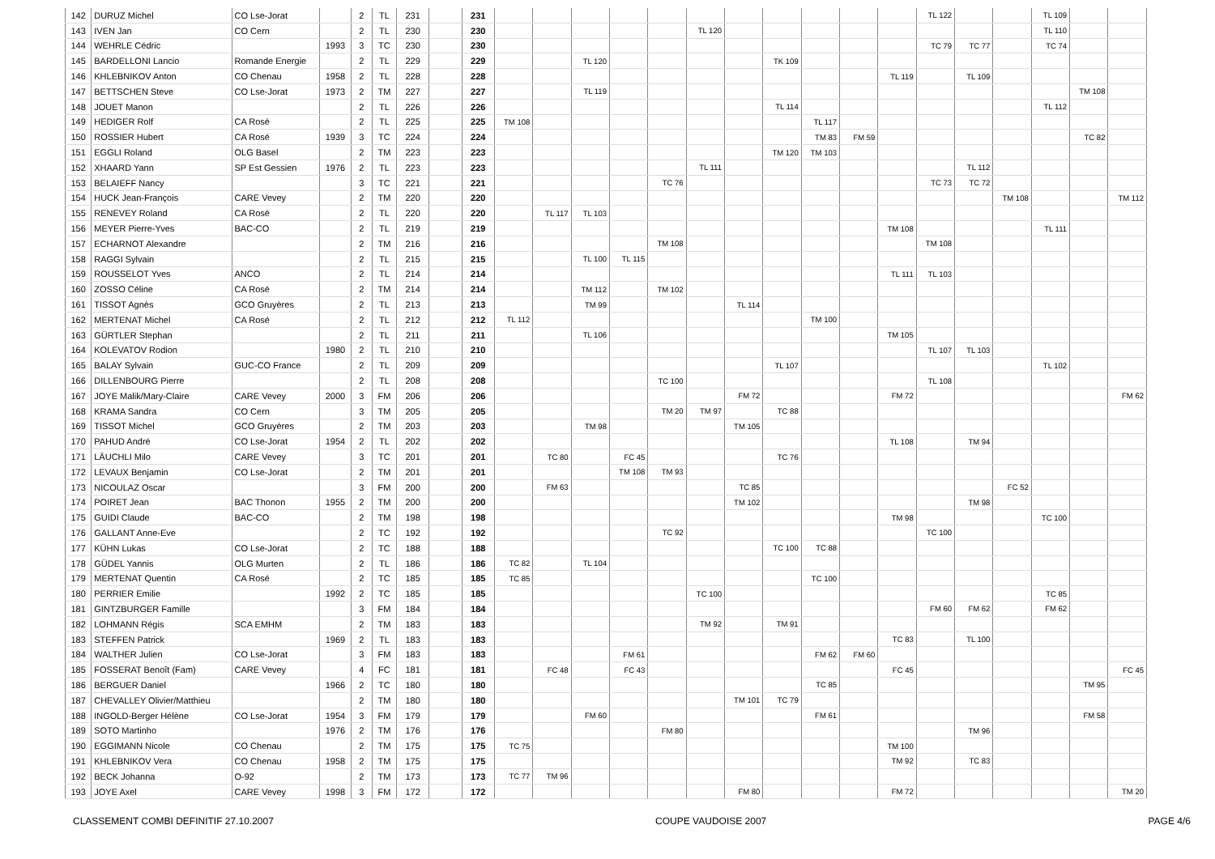| 142 | DURUZ Michel | CO Lse-Jorat | | 2 | TL | 231 | | 231 | | | | | | | | | | | | TL 122 | | | TL 109 | | |
| 143 | IVEN Jan | CO Cern | | 2 | TL | 230 | | 230 | | | | | | TL 120 | | | | | | | | | TL 110 | | |
| 144 | WEHRLE Cédric | | 1993 | 3 | TC | 230 | | 230 | | | | | | | | | | | | TC 79 | TC 77 | | TC 74 | | |
| 145 | BARDELLONI Lancio | Romande Energie | | 2 | TL | 229 | | 229 | | | TL 120 | | | | | TK 109 | | | | | | | | | |
| 146 | KHLEBNIKOV Anton | CO Chenau | 1958 | 2 | TL | 228 | | 228 | | | | | | | | | | | TL 119 | | TL 109 | | | | |
| 147 | BETTSCHEN Steve | CO Lse-Jorat | 1973 | 2 | TM | 227 | | 227 | | | TL 119 | | | | | | | | | | | | | TM 108 | |
| 148 | JOUET Manon | | | 2 | TL | 226 | | 226 | | | | | | | | TL 114 | | | | | | | TL 112 | | |
| 149 | HEDIGER Rolf | CA Rosé | | 2 | TL | 225 | | 225 | TM 108 | | | | | | | | TL 117 | | | | | | | | |
| 150 | ROSSIER Hubert | CA Rosé | 1939 | 3 | TC | 224 | | 224 | | | | | | | | | TM 83 | FM 59 | | | | | | TC 82 | |
| 151 | EGGLI Roland | OLG Basel | | 2 | TM | 223 | | 223 | | | | | | | | TM 120 | TM 103 | | | | | | | | |
| 152 | XHAARD Yann | SP Est Gessien | 1976 | 2 | TL | 223 | | 223 | | | | | | TL 111 | | | | | | | TL 112 | | | | |
| 153 | BELAIEFF Nancy | | | 3 | TC | 221 | | 221 | | | | | TC 76 | | | | | | | TC 73 | TC 72 | | | | |
| 154 | HUCK Jean-François | CARE Vevey | | 2 | TM | 220 | | 220 | | | | | | | | | | | | | | TM 108 | | | TM 112 |
| 155 | RENEVEY Roland | CA Rosé | | 2 | TL | 220 | | 220 | | TL 117 | TL 103 | | | | | | | | | | | | | | |
| 156 | MEYER Pierre-Yves | BAC-CO | | 2 | TL | 219 | | 219 | | | | | | | | | | | TM 108 | | | | TL 111 | | |
| 157 | ECHARNOT Alexandre | | | 2 | TM | 216 | | 216 | | | | | TM 108 | | | | | | | TM 108 | | | | | |
| 158 | RAGGI Sylvain | | | 2 | TL | 215 | | 215 | | | TL 100 | TL 115 | | | | | | | | | | | | | |
| 159 | ROUSSELOT Yves | ANCO | | 2 | TL | 214 | | 214 | | | | | | | | | | | TL 111 | TL 103 | | | | | |
| 160 | ZOSSO Céline | CA Rosé | | 2 | TM | 214 | | 214 | | | TM 112 | | TM 102 | | | | | | | | | | | | |
| 161 | TISSOT Agnès | GCO Gruyères | | 2 | TL | 213 | | 213 | | | TM 99 | | | | TL 114 | | | | | | | | | | |
| 162 | MERTENAT Michel | CA Rosé | | 2 | TL | 212 | | 212 | TL 112 | | | | | | | | TM 100 | | | | | | | | |
| 163 | GÜRTLER Stephan | | | 2 | TL | 211 | | 211 | | | TL 106 | | | | | | | | TM 105 | | | | | | |
| 164 | KOLEVATOV Rodion | | 1980 | 2 | TL | 210 | | 210 | | | | | | | | | | | | TL 107 | TL 103 | | | | |
| 165 | BALAY Sylvain | GUC-CO France | | 2 | TL | 209 | | 209 | | | | | | | | TL 107 | | | | | | | TL 102 | | |
| 166 | DILLENBOURG Pierre | | | 2 | TL | 208 | | 208 | | | | | TC 100 | | | | | | | TL 108 | | | | | |
| 167 | JOYE Malik/Mary-Claire | CARE Vevey | 2000 | 3 | FM | 206 | | 206 | | | | | | | FM 72 | | | | FM 72 | | | | | | FM 62 |
| 168 | KRAMA Sandra | CO Cern | | 3 | TM | 205 | | 205 | | | | | TM 20 | TM 97 | | TC 88 | | | | | | | | | |
| 169 | TISSOT Michel | GCO Gruyères | | 2 | TM | 203 | | 203 | | | TM 98 | | | | TM 105 | | | | | | | | | | |
| 170 | PAHUD André | CO Lse-Jorat | 1954 | 2 | TL | 202 | | 202 | | | | | | | | | | | TL 108 | | TM 94 | | | | |
| 171 | LÄUCHLI Milo | CARE Vevey | | 3 | TC | 201 | | 201 | | TC 80 | | FC 45 | | | | TC 76 | | | | | | | | | |
| 172 | LEVAUX Benjamin | CO Lse-Jorat | | 2 | TM | 201 | | 201 | | | | TM 108 | TM 93 | | | | | | | | | | | | |
| 173 | NICOULAZ Oscar | | | 3 | FM | 200 | | 200 | | FM 63 | | | | | TC 85 | | | | | | | FC 52 | | | |
| 174 | POIRET Jean | BAC Thonon | 1955 | 2 | TM | 200 | | 200 | | | | | | | TM 102 | | | | | | TM 98 | | | | |
| 175 | GUIDI Claude | BAC-CO | | 2 | TM | 198 | | 198 | | | | | | | | | | | TM 98 | | | | TC 100 | | |
| 176 | GALLANT Anne-Eve | | | 2 | TC | 192 | | 192 | | | | | TC 92 | | | | | | | TC 100 | | | | | |
| 177 | KÜHN Lukas | CO Lse-Jorat | | 2 | TC | 188 | | 188 | | | | | | | | TC 100 | TC 88 | | | | | | | | |
| 178 | GÜDEL Yannis | OLG Murten | | 2 | TL | 186 | | 186 | TC 82 | | TL 104 | | | | | | | | | | | | | | |
| 179 | MERTENAT Quentin | CA Rosé | | 2 | TC | 185 | | 185 | TC 85 | | | | | | | | TC 100 | | | | | | | | |
| 180 | PERRIER Emilie | | 1992 | 2 | TC | 185 | | 185 | | | | | | TC 100 | | | | | | | | | TC 85 | | |
| 181 | GINTZBURGER Famille | | | 3 | FM | 184 | | 184 | | | | | | | | | | | | FM 60 | FM 62 | | FM 62 | | |
| 182 | LOHMANN Régis | SCA EMHM | | 2 | TM | 183 | | 183 | | | | | | TM 92 | | TM 91 | | | | | | | | | |
| 183 | STEFFEN Patrick | | 1969 | 2 | TL | 183 | | 183 | | | | | | | | | | | TC 83 | | TL 100 | | | | |
| 184 | WALTHER Julien | CO Lse-Jorat | | 3 | FM | 183 | | 183 | | | | FM 61 | | | | | FM 62 | FM 60 | | | | | | | |
| 185 | FOSSERAT Benoît (Fam) | CARE Vevey | | 4 | FC | 181 | | 181 | | FC 48 | | FC 43 | | | | | | | FC 45 | | | | | | FC 45 |
| 186 | BERGUER Daniel | | 1966 | 2 | TC | 180 | | 180 | | | | | | | | | TC 85 | | | | | | | TM 95 | |
| 187 | CHEVALLEY Olivier/Matthieu | | | 2 | TM | 180 | | 180 | | | | | | | TM 101 | TC 79 | | | | | | | | | |
| 188 | INGOLD-Berger Hélène | CO Lse-Jorat | 1954 | 3 | FM | 179 | | 179 | | | FM 60 | | | | | | FM 61 | | | | | | | FM 58 | |
| 189 | SOTO Martinho | | 1976 | 2 | TM | 176 | | 176 | | | | | FM 80 | | | | | | | | TM 96 | | | | |
| 190 | EGGIMANN Nicole | CO Chenau | | 2 | TM | 175 | | 175 | TC 75 | | | | | | | | | | TM 100 | | | | | | |
| 191 | KHLEBNIKOV Vera | CO Chenau | 1958 | 2 | TM | 175 | | 175 | | | | | | | | | | | TM 92 | | TC 83 | | | | |
| 192 | BECK Johanna | O-92 | | 2 | TM | 173 | | 173 | TC 77 | TM 96 | | | | | | | | | | | | | | | |
| 193 | JOYE Axel | CARE Vevey | 1998 | 3 | FM | 172 | | 172 | | | | | | | FM 80 | | | | FM 72 | | | | | | TM 20 |
CLASSEMENT COMBI DEFINITIF 27.10.2007 COUPE VAUDOISE 2007 PAGE 4/6